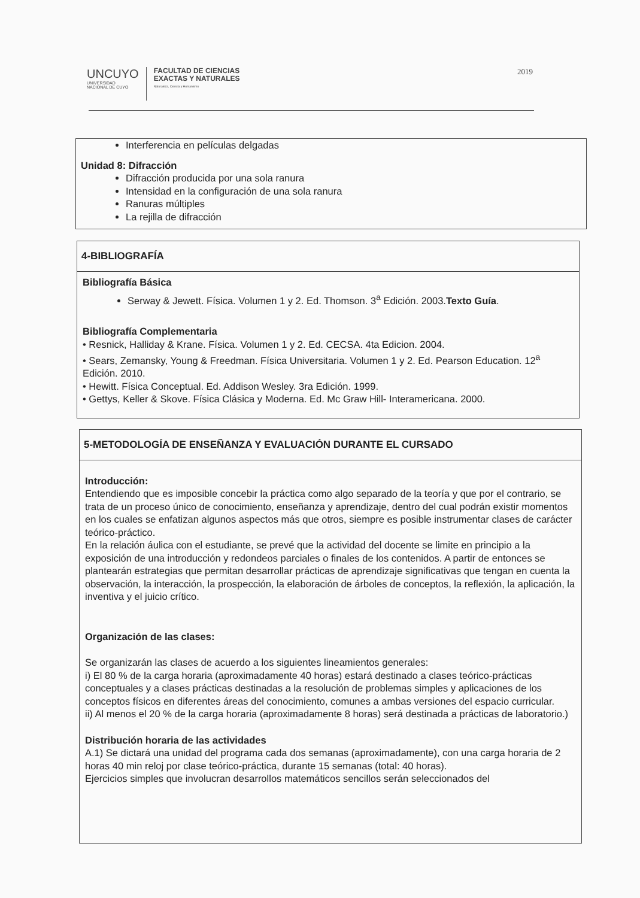UNCUYO
UNIVERSIDAD
NACIONAL DE CUYO
FACULTAD DE CIENCIAS
EXACTAS Y NATURALES
Naturaleza, Ciencia y Humanismo
2019
Interferencia en películas delgadas
Unidad 8: Difracción
Difracción producida por una sola ranura
Intensidad en la configuración de una sola ranura
Ranuras múltiples
La rejilla de difracción
4-BIBLIOGRAFÍA
Bibliografía Básica
Serway & Jewett. Física. Volumen 1 y 2. Ed. Thomson. 3<sup>a</sup> Edición. 2003.Texto Guía.
Bibliografía Complementaria
• Resnick, Halliday & Krane. Física. Volumen 1 y 2. Ed. CECSA. 4ta Edicion. 2004.
• Sears, Zemansky, Young & Freedman. Física Universitaria. Volumen 1 y 2. Ed. Pearson Education. 12<sup>a</sup> Edición. 2010.
• Hewitt. Física Conceptual. Ed. Addison Wesley. 3ra Edición. 1999.
• Gettys, Keller & Skove. Física Clásica y Moderna. Ed. Mc Graw Hill- Interamericana. 2000.
5-METODOLOGÍA DE ENSEÑANZA Y EVALUACIÓN DURANTE EL CURSADO
Introducción:
Entendiendo que es imposible concebir la práctica como algo separado de la teoría y que por el contrario, se trata de un proceso único de conocimiento, enseñanza y aprendizaje, dentro del cual podrán existir momentos en los cuales se enfatizan algunos aspectos más que otros, siempre es posible instrumentar clases de carácter teórico-práctico.
En la relación áulica con el estudiante, se prevé que la actividad del docente se limite en principio a la exposición de una introducción y redondeos parciales o finales de los contenidos. A partir de entonces se plantearán estrategias que permitan desarrollar prácticas de aprendizaje significativas que tengan en cuenta la observación, la interacción, la prospección, la elaboración de árboles de conceptos, la reflexión, la aplicación, la inventiva y el juicio crítico.
Organización de las clases:
Se organizarán las clases de acuerdo a los siguientes lineamientos generales:
i) El 80 % de la carga horaria (aproximadamente 40 horas) estará destinado a clases teórico-prácticas conceptuales y a clases prácticas destinadas a la resolución de problemas simples y aplicaciones de los conceptos físicos en diferentes áreas del conocimiento, comunes a ambas versiones del espacio curricular.
ii) Al menos el 20 % de la carga horaria (aproximadamente 8 horas) será destinada a prácticas de laboratorio.)
Distribución horaria de las actividades
A.1) Se dictará una unidad del programa cada dos semanas (aproximadamente), con una carga horaria de 2 horas 40 min reloj por clase teórico-práctica, durante 15 semanas (total: 40 horas).
Ejercicios simples que involucran desarrollos matemáticos sencillos serán seleccionados del